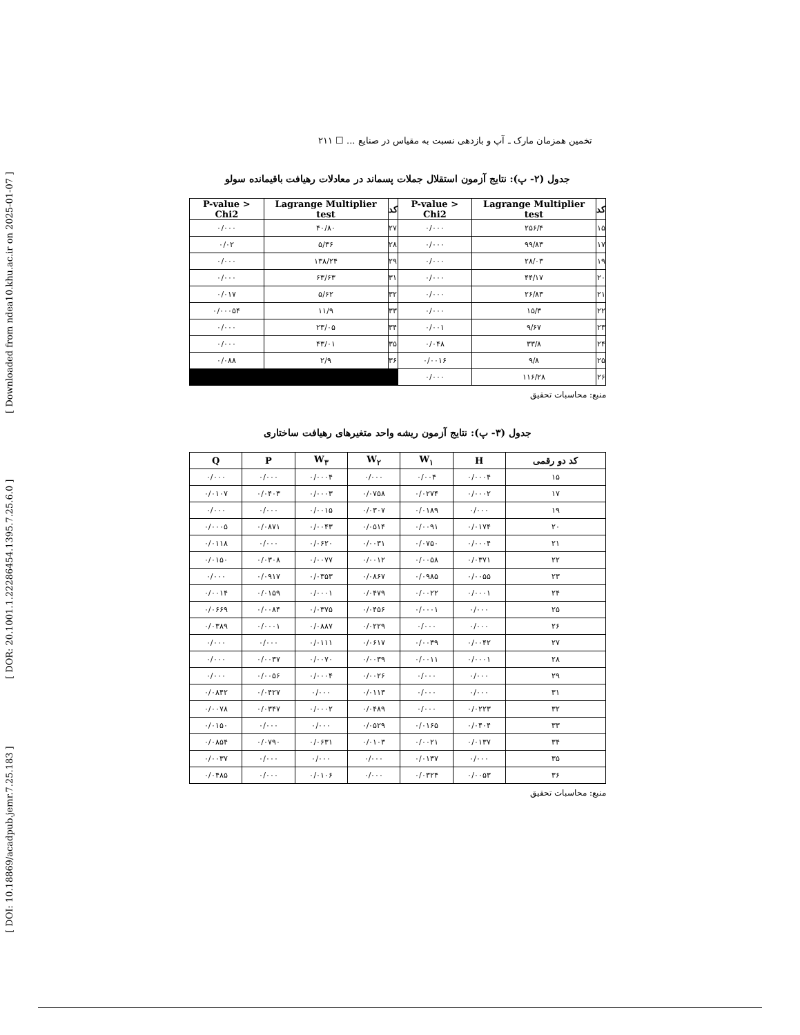[ DOI: 10.18869/acadpub.jemr.7.25.183 ] [ DOR: 20.1001.1.22286454.1395.7.25.6.0 ] [ Downloaded from ndea10.khu.ac.ir on 2025-01-07 ]
تخمین همزمان مارک ـ آپ و بازدهی نسبت به مقیاس در صنایع ... ☐ ۲۱۱
جدول (۲- پ): نتایج آزمون استقلال جملات پسماند در معادلات رهیافت باقیمانده سولو
| کد | Lagrange Multiplier test | P-value > Chi2 | کد | Lagrange Multiplier test | P-value > Chi2 |
| --- | --- | --- | --- | --- | --- |
| ۱۵ | ۲۵۶/۴ | ۰/۰۰۰ | ۲۷ | ۴۰/۸۰ | ۰/۰۰۰ |
| ۱۷ | ۹۹/۸۳ | ۰/۰۰۰ | ۲۸ | ۵/۳۶ | ۰/۰۲ |
| ۱۹ | ۲۸/۰۳ | ۰/۰۰۰ | ۲۹ | ۱۳۸/۲۴ | ۰/۰۰۰ |
| ۲۰ | ۴۴/۱۷ | ۰/۰۰۰ | ۳۱ | ۶۳/۶۳ | ۰/۰۰۰ |
| ۲۱ | ۲۶/۸۳ | ۰/۰۰۰ | ۳۲ | ۵/۶۲ | ۰/۰۱۷ |
| ۲۲ | ۱۵/۳ | ۰/۰۰۰ | ۳۳ | ۱۱/۹ | ۰/۰۰۰۵۴ |
| ۲۳ | ۹/۶۷ | ۰/۰۰۱ | ۳۴ | ۲۳/۰۵ | ۰/۰۰۰ |
| ۲۴ | ۳۳/۸ | ۰/۰۴۸ | ۳۵ | ۴۳/۰۱ | ۰/۰۰۰ |
| ۲۵ | ۹/۸ | ۰/۰۰۱۶ | ۳۶ | ۲/۹ | ۰/۰۸۸ |
| ۲۶ | ۱۱۶/۲۸ | ۰/۰۰۰ | | | |
منبع: محاسبات تحقیق
جدول (۳- پ): نتایج آزمون ریشه واحد متغیرهای رهیافت ساختاری
| کد دو رقمی | H | W<sub>۱</sub> | W<sub>۲</sub> | W<sub>۳</sub> | P | Q |
| --- | --- | --- | --- | --- | --- | --- |
| ۱۵ | ۰/۰۰۰۴ | ۰/۰۰۴ | ۰/۰۰۰ | ۰/۰۰۰۴ | ۰/۰۰۰ | ۰/۰۰۰ |
| ۱۷ | ۰/۰۰۰۲ | ۰/۰۲۷۴ | ۰/۰۷۵۸ | ۰/۰۰۰۳ | ۰/۰۴۰۳ | ۰/۰۱۰۷ |
| ۱۹ | ۰/۰۰۰ | ۰/۰۱۸۹ | ۰/۰۳۰۷ | ۰/۰۰۱۵ | ۰/۰۰۰ | ۰/۰۰۰ |
| ۲۰ | ۰/۰۱۷۴ | ۰/۰۰۹۱ | ۰/۰۵۱۴ | ۰/۰۰۴۳ | ۰/۰۸۷۱ | ۰/۰۰۰۵ |
| ۲۱ | ۰/۰۰۰۴ | ۰/۰۷۵۰ | ۰/۰۰۳۱ | ۰/۰۶۲۰ | ۰/۰۰۰ | ۰/۰۱۱۸ |
| ۲۲ | ۰/۰۳۷۱ | ۰/۰۰۵۸ | ۰/۰۰۱۲ | ۰/۰۰۷۷ | ۰/۰۳۰۸ | ۰/۰۱۵۰ |
| ۲۳ | ۰/۰۰۵۵ | ۰/۰۹۸۵ | ۰/۰۸۶۷ | ۰/۰۳۵۳ | ۰/۰۹۱۷ | ۰/۰۰۰ |
| ۲۴ | ۰/۰۰۰۱ | ۰/۰۰۲۲ | ۰/۰۴۷۹ | ۰/۰۰۰۱ | ۰/۰۱۵۹ | ۰/۰۰۱۴ |
| ۲۵ | ۰/۰۰۰ | ۰/۰۰۰۱ | ۰/۰۴۵۶ | ۰/۰۳۷۵ | ۰/۰۰۸۴ | ۰/۰۶۶۹ |
| ۲۶ | ۰/۰۰۰ | ۰/۰۰۰ | ۰/۰۲۲۹ | ۰/۰۸۸۷ | ۰/۰۰۰۱ | ۰/۰۳۸۹ |
| ۲۷ | ۰/۰۰۴۲ | ۰/۰۰۳۹ | ۰/۰۶۱۷ | ۰/۰۱۱۱ | ۰/۰۰۰ | ۰/۰۰۰ |
| ۲۸ | ۰/۰۰۰۱ | ۰/۰۰۱۱ | ۰/۰۰۳۹ | ۰/۰۰۷۰ | ۰/۰۰۳۷ | ۰/۰۰۰ |
| ۲۹ | ۰/۰۰۰ | ۰/۰۰۰ | ۰/۰۰۲۶ | ۰/۰۰۰۴ | ۰/۰۰۵۶ | ۰/۰۰۰ |
| ۳۱ | ۰/۰۰۰ | ۰/۰۰۰ | ۰/۰۱۱۳ | ۰/۰۰۰ | ۰/۰۴۲۷ | ۰/۰۸۴۲ |
| ۳۲ | ۰/۰۲۲۳ | ۰/۰۰۰ | ۰/۰۴۸۹ | ۰/۰۰۰۲ | ۰/۰۳۴۷ | ۰/۰۰۷۸ |
| ۳۳ | ۰/۰۴۰۴ | ۰/۰۱۶۵ | ۰/۰۵۲۹ | ۰/۰۰۰ | ۰/۰۰۰ | ۰/۰۱۵۰ |
| ۳۴ | ۰/۰۱۳۷ | ۰/۰۰۲۱ | ۰/۰۱۰۳ | ۰/۰۶۳۱ | ۰/۰۷۹۰ | ۰/۰۸۵۴ |
| ۳۵ | ۰/۰۰۰ | ۰/۰۱۳۷ | ۰/۰۰۰ | ۰/۰۰۰ | ۰/۰۰۰ | ۰/۰۰۳۷ |
| ۳۶ | ۰/۰۰۵۳ | ۰/۰۳۲۴ | ۰/۰۰۰ | ۰/۰۱۰۶ | ۰/۰۰۰ | ۰/۰۴۸۵ |
منبع: محاسبات تحقیق